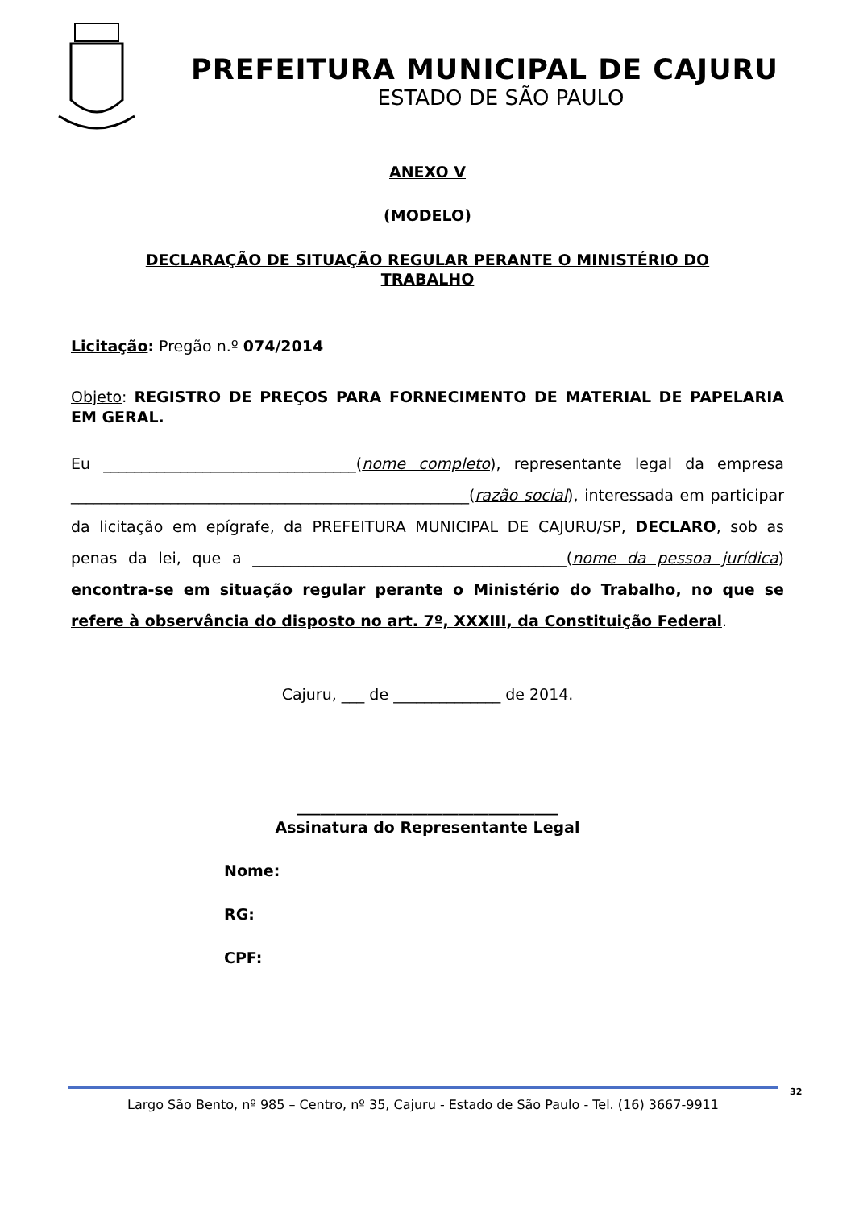PREFEITURA MUNICIPAL DE CAJURU
ESTADO DE SÃO PAULO
ANEXO V
(MODELO)
DECLARAÇÃO DE SITUAÇÃO REGULAR PERANTE O MINISTÉRIO DO
TRABALHO
Licitação: Pregão n.º 074/2014
Objeto: REGISTRO DE PREÇOS PARA FORNECIMENTO DE MATERIAL DE PAPELARIA EM GERAL.
Eu _________________________________(nome completo), representante legal da empresa ____________________________________________________(razão social), interessada em participar da licitação em epígrafe, da PREFEITURA MUNICIPAL DE CAJURU/SP, DECLARO, sob as penas da lei, que a _________________________________________(nome da pessoa jurídica) encontra-se em situação regular perante o Ministério do Trabalho, no que se refere à observância do disposto no art. 7º, XXXIII, da Constituição Federal.
Cajuru, ___ de ______________ de 2014.
__________________________________
Assinatura do Representante Legal
Nome:
RG:
CPF:
Largo São Bento, nº 985 – Centro, nº 35, Cajuru - Estado de São Paulo - Tel. (16) 3667-9911 32